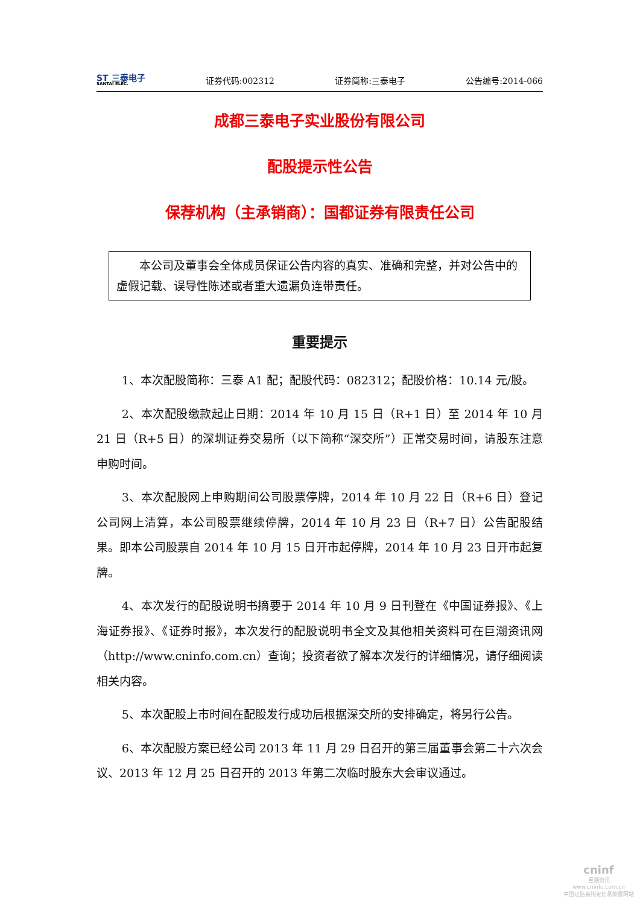SΤ 三泰电子
SANTAI ELEC.
证券代码:002312 证券简称:三泰电子 公告编号:2014-066
成都三泰电子实业股份有限公司
配股提示性公告
保荐机构（主承销商）：国都证券有限责任公司
本公司及董事会全体成员保证公告内容的真实、准确和完整，并对公告中的虚假记载、误导性陈述或者重大遗漏负连带责任。
重要提示
1、本次配股简称：三泰 A1 配；配股代码：082312；配股价格：10.14 元/股。
2、本次配股缴款起止日期：2014 年 10 月 15 日（R+1 日）至 2014 年 10 月 21 日（R+5 日）的深圳证券交易所（以下简称“深交所”）正常交易时间，请股东注意申购时间。
3、本次配股网上申购期间公司股票停牌，2014 年 10 月 22 日（R+6 日）登记公司网上清算，本公司股票继续停牌，2014 年 10 月 23 日（R+7 日）公告配股结果。即本公司股票自 2014 年 10 月 15 日开市起停牌，2014 年 10 月 23 日开市起复牌。
4、本次发行的配股说明书摘要于 2014 年 10 月 9 日刊登在《中国证券报》、《上海证券报》、《证券时报》，本次发行的配股说明书全文及其他相关资料可在巨潮资讯网（http://www.cninfo.com.cn）查询；投资者欲了解本次发行的详细情况，请仔细阅读相关内容。
5、本次配股上市时间在配股发行成功后根据深交所的安排确定，将另行公告。
6、本次配股方案已经公司 2013 年 11 月 29 日召开的第三届董事会第二十六次会议、2013 年 12 月 25 日召开的 2013 年第二次临时股东大会审议通过。
cninf
巨潮资讯
www.cninfo.com.cn
中国证监会指定信息披露网站